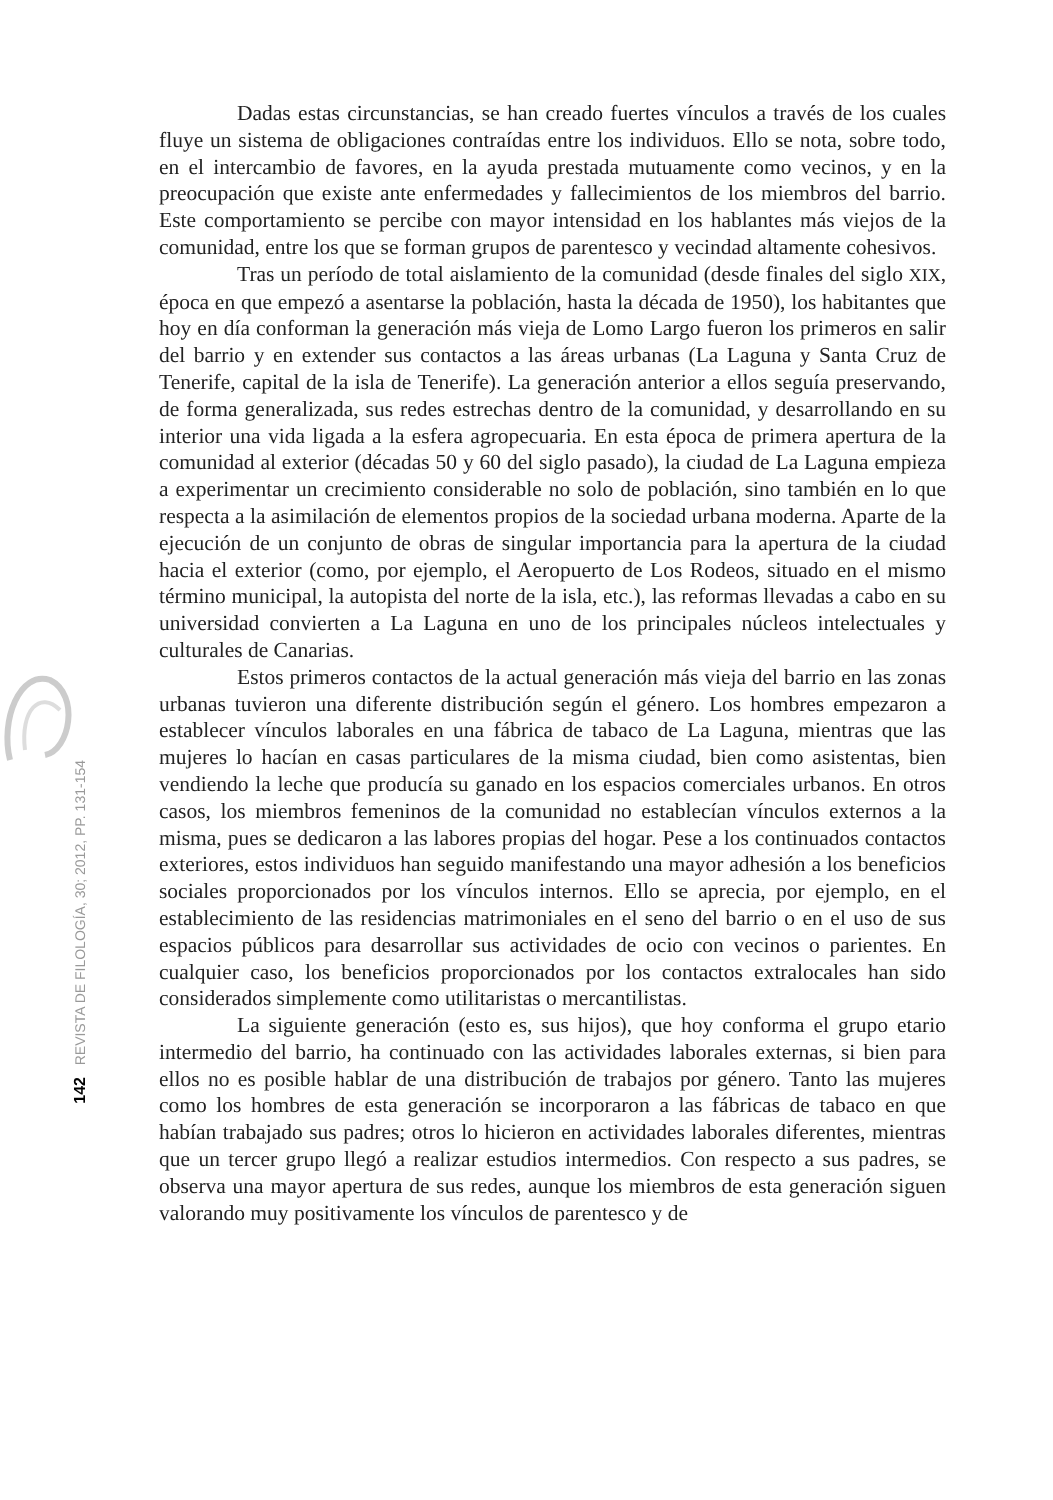142 REVISTA DE FILOLOGÍA, 30; 2012, PP. 131-154
Dadas estas circunstancias, se han creado fuertes vínculos a través de los cuales fluye un sistema de obligaciones contraídas entre los individuos. Ello se nota, sobre todo, en el intercambio de favores, en la ayuda prestada mutuamente como vecinos, y en la preocupación que existe ante enfermedades y fallecimientos de los miembros del barrio. Este comportamiento se percibe con mayor intensidad en los hablantes más viejos de la comunidad, entre los que se forman grupos de parentesco y vecindad altamente cohesivos.
Tras un período de total aislamiento de la comunidad (desde finales del siglo XIX, época en que empezó a asentarse la población, hasta la década de 1950), los habitantes que hoy en día conforman la generación más vieja de Lomo Largo fueron los primeros en salir del barrio y en extender sus contactos a las áreas urbanas (La Laguna y Santa Cruz de Tenerife, capital de la isla de Tenerife). La generación anterior a ellos seguía preservando, de forma generalizada, sus redes estrechas dentro de la comunidad, y desarrollando en su interior una vida ligada a la esfera agropecuaria. En esta época de primera apertura de la comunidad al exterior (décadas 50 y 60 del siglo pasado), la ciudad de La Laguna empieza a experimentar un crecimiento considerable no solo de población, sino también en lo que respecta a la asimilación de elementos propios de la sociedad urbana moderna. Aparte de la ejecución de un conjunto de obras de singular importancia para la apertura de la ciudad hacia el exterior (como, por ejemplo, el Aeropuerto de Los Rodeos, situado en el mismo término municipal, la autopista del norte de la isla, etc.), las reformas llevadas a cabo en su universidad convierten a La Laguna en uno de los principales núcleos intelectuales y culturales de Canarias.
Estos primeros contactos de la actual generación más vieja del barrio en las zonas urbanas tuvieron una diferente distribución según el género. Los hombres empezaron a establecer vínculos laborales en una fábrica de tabaco de La Laguna, mientras que las mujeres lo hacían en casas particulares de la misma ciudad, bien como asistentas, bien vendiendo la leche que producía su ganado en los espacios comerciales urbanos. En otros casos, los miembros femeninos de la comunidad no establecían vínculos externos a la misma, pues se dedicaron a las labores propias del hogar. Pese a los continuados contactos exteriores, estos individuos han seguido manifestando una mayor adhesión a los beneficios sociales proporcionados por los vínculos internos. Ello se aprecia, por ejemplo, en el establecimiento de las residencias matrimoniales en el seno del barrio o en el uso de sus espacios públicos para desarrollar sus actividades de ocio con vecinos o parientes. En cualquier caso, los beneficios proporcionados por los contactos extralocales han sido considerados simplemente como utilitaristas o mercantilistas.
La siguiente generación (esto es, sus hijos), que hoy conforma el grupo etario intermedio del barrio, ha continuado con las actividades laborales externas, si bien para ellos no es posible hablar de una distribución de trabajos por género. Tanto las mujeres como los hombres de esta generación se incorporaron a las fábricas de tabaco en que habían trabajado sus padres; otros lo hicieron en actividades laborales diferentes, mientras que un tercer grupo llegó a realizar estudios intermedios. Con respecto a sus padres, se observa una mayor apertura de sus redes, aunque los miembros de esta generación siguen valorando muy positivamente los vínculos de parentesco y de